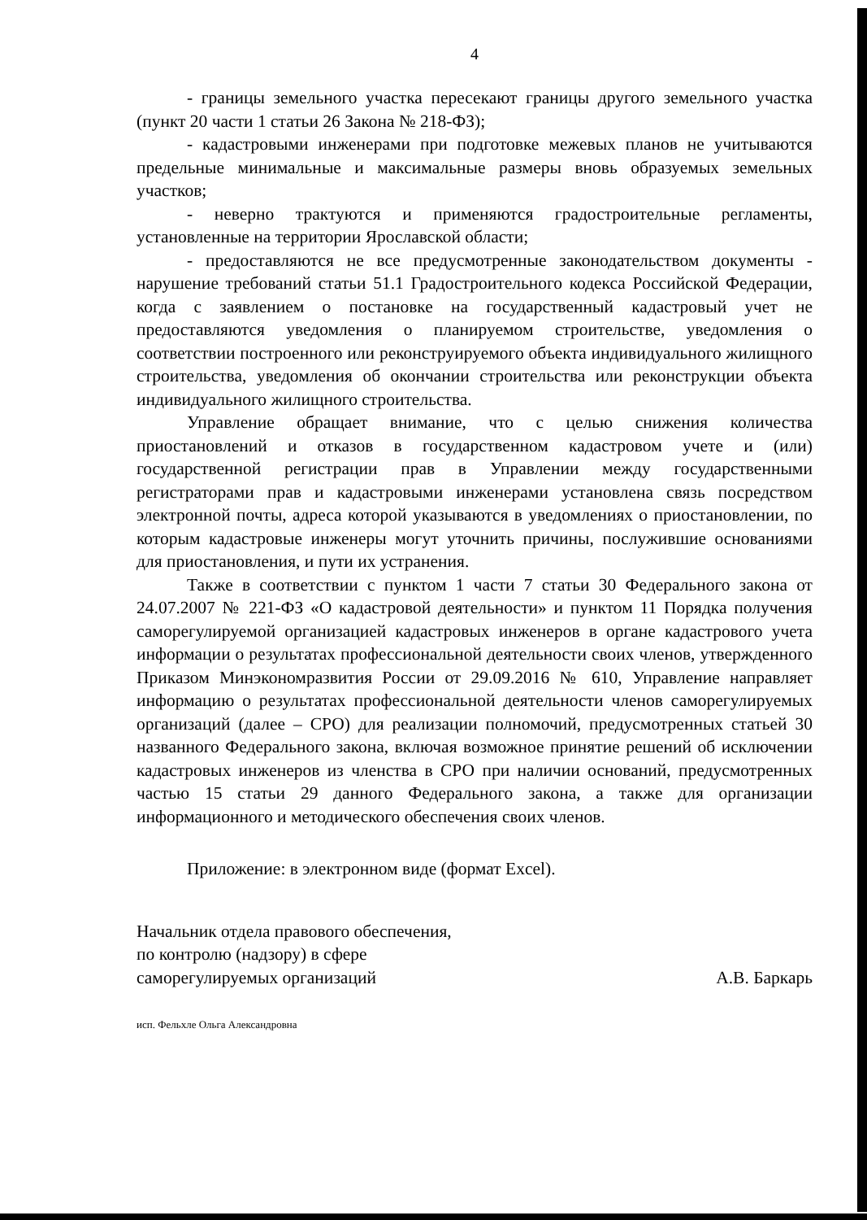4
- границы земельного участка пересекают границы другого земельного участка (пункт 20 части 1 статьи 26 Закона № 218-ФЗ);
- кадастровыми инженерами при подготовке межевых планов не учитываются предельные минимальные и максимальные размеры вновь образуемых земельных участков;
- неверно трактуются и применяются градостроительные регламенты, установленные на территории Ярославской области;
- предоставляются не все предусмотренные законодательством документы - нарушение требований статьи 51.1 Градостроительного кодекса Российской Федерации, когда с заявлением о постановке на государственный кадастровый учет не предоставляются уведомления о планируемом строительстве, уведомления о соответствии построенного или реконструируемого объекта индивидуального жилищного строительства, уведомления об окончании строительства или реконструкции объекта индивидуального жилищного строительства.
Управление обращает внимание, что с целью снижения количества приостановлений и отказов в государственном кадастровом учете и (или) государственной регистрации прав в Управлении между государственными регистраторами прав и кадастровыми инженерами установлена связь посредством электронной почты, адреса которой указываются в уведомлениях о приостановлении, по которым кадастровые инженеры могут уточнить причины, послужившие основаниями для приостановления, и пути их устранения.
Также в соответствии с пунктом 1 части 7 статьи 30 Федерального закона от 24.07.2007 № 221-ФЗ «О кадастровой деятельности» и пунктом 11 Порядка получения саморегулируемой организацией кадастровых инженеров в органе кадастрового учета информации о результатах профессиональной деятельности своих членов, утвержденного Приказом Минэкономразвития России от 29.09.2016 № 610, Управление направляет информацию о результатах профессиональной деятельности членов саморегулируемых организаций (далее – СРО) для реализации полномочий, предусмотренных статьей 30 названного Федерального закона, включая возможное принятие решений об исключении кадастровых инженеров из членства в СРО при наличии оснований, предусмотренных частью 15 статьи 29 данного Федерального закона, а также для организации информационного и методического обеспечения своих членов.
Приложение: в электронном виде (формат Excel).
Начальник отдела правового обеспечения,
по контролю (надзору) в сфере
саморегулируемых организаций
А.В. Баркарь
исп. Фельхле Ольга Александровна